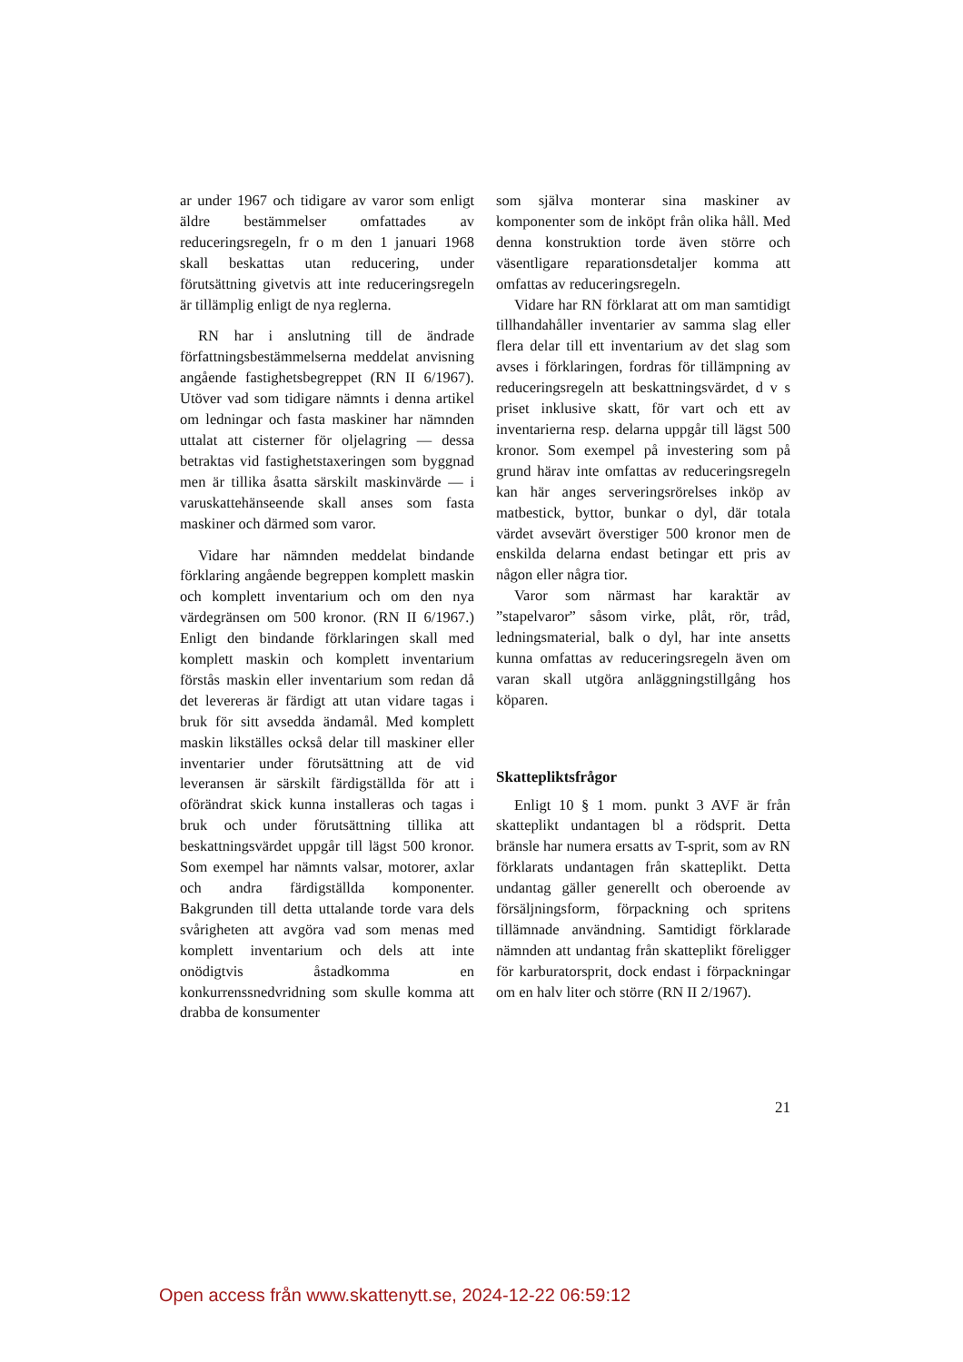ar under 1967 och tidigare av varor som enligt äldre bestämmelser omfattades av reduceringsregeln, fr o m den 1 januari 1968 skall beskattas utan reducering, under förutsättning givetvis att inte reduceringsregeln är tillämplig enligt de nya reglerna.
RN har i anslutning till de ändrade författningsbestämmelserna meddelat anvisning angående fastighetsbegreppet (RN II 6/1967). Utöver vad som tidigare nämnts i denna artikel om ledningar och fasta maskiner har nämnden uttalat att cisterner för oljelagring — dessa betraktas vid fastighetstaxeringen som byggnad men är tillika åsatta särskilt maskinvärde — i varuskattehänseende skall anses som fasta maskiner och därmed som varor.
Vidare har nämnden meddelat bindande förklaring angående begreppen komplett maskin och komplett inventarium och om den nya värdegränsen om 500 kronor. (RN II 6/1967.) Enligt den bindande förklaringen skall med komplett maskin och komplett inventarium förstås maskin eller inventarium som redan då det levereras är färdigt att utan vidare tagas i bruk för sitt avsedda ändamål. Med komplett maskin likställes också delar till maskiner eller inventarier under förutsättning att de vid leveransen är särskilt färdigställda för att i oförändrat skick kunna installeras och tagas i bruk och under förutsättning tillika att beskattningsvärdet uppgår till lägst 500 kronor. Som exempel har nämnts valsar, motorer, axlar och andra färdigställda komponenter. Bakgrunden till detta uttalande torde vara dels svårigheten att avgöra vad som menas med komplett inventarium och dels att inte onödigtvis åstadkomma en konkurrenssnedvridning som skulle komma att drabba de konsumenter
som själva monterar sina maskiner av komponenter som de inköpt från olika håll. Med denna konstruktion torde även större och väsentligare reparationsdetaljer komma att omfattas av reduceringsregeln.
Vidare har RN förklarat att om man samtidigt tillhandahåller inventarier av samma slag eller flera delar till ett inventarium av det slag som avses i förklaringen, fordras för tillämpning av reduceringsregeln att beskattningsvärdet, d v s priset inklusive skatt, för vart och ett av inventarierna resp. delarna uppgår till lägst 500 kronor. Som exempel på investering som på grund härav inte omfattas av reduceringsregeln kan här anges serveringsrörelses inköp av matbestick, byttor, bunkar o dyl, där totala värdet avsevärt överstiger 500 kronor men de enskilda delarna endast betingar ett pris av någon eller några tior.
Varor som närmast har karaktär av ”stapelvaror” såsom virke, plåt, rör, tråd, ledningsmaterial, balk o dyl, har inte ansetts kunna omfattas av reduceringsregeln även om varan skall utgöra anläggningstillgång hos köparen.
Skattepliktsfrågor
Enligt 10 § 1 mom. punkt 3 AVF är från skatteplikt undantagen bl a rödsprit. Detta bränsle har numera ersatts av T-sprit, som av RN förklarats undantagen från skatteplikt. Detta undantag gäller generellt och oberoende av försäljningsform, förpackning och spritens tillämnade användning. Samtidigt förklarade nämnden att undantag från skatteplikt föreligger för karburatorsprit, dock endast i förpackningar om en halv liter och större (RN II 2/1967).
21
Open access från www.skattenytt.se, 2024-12-22 06:59:12